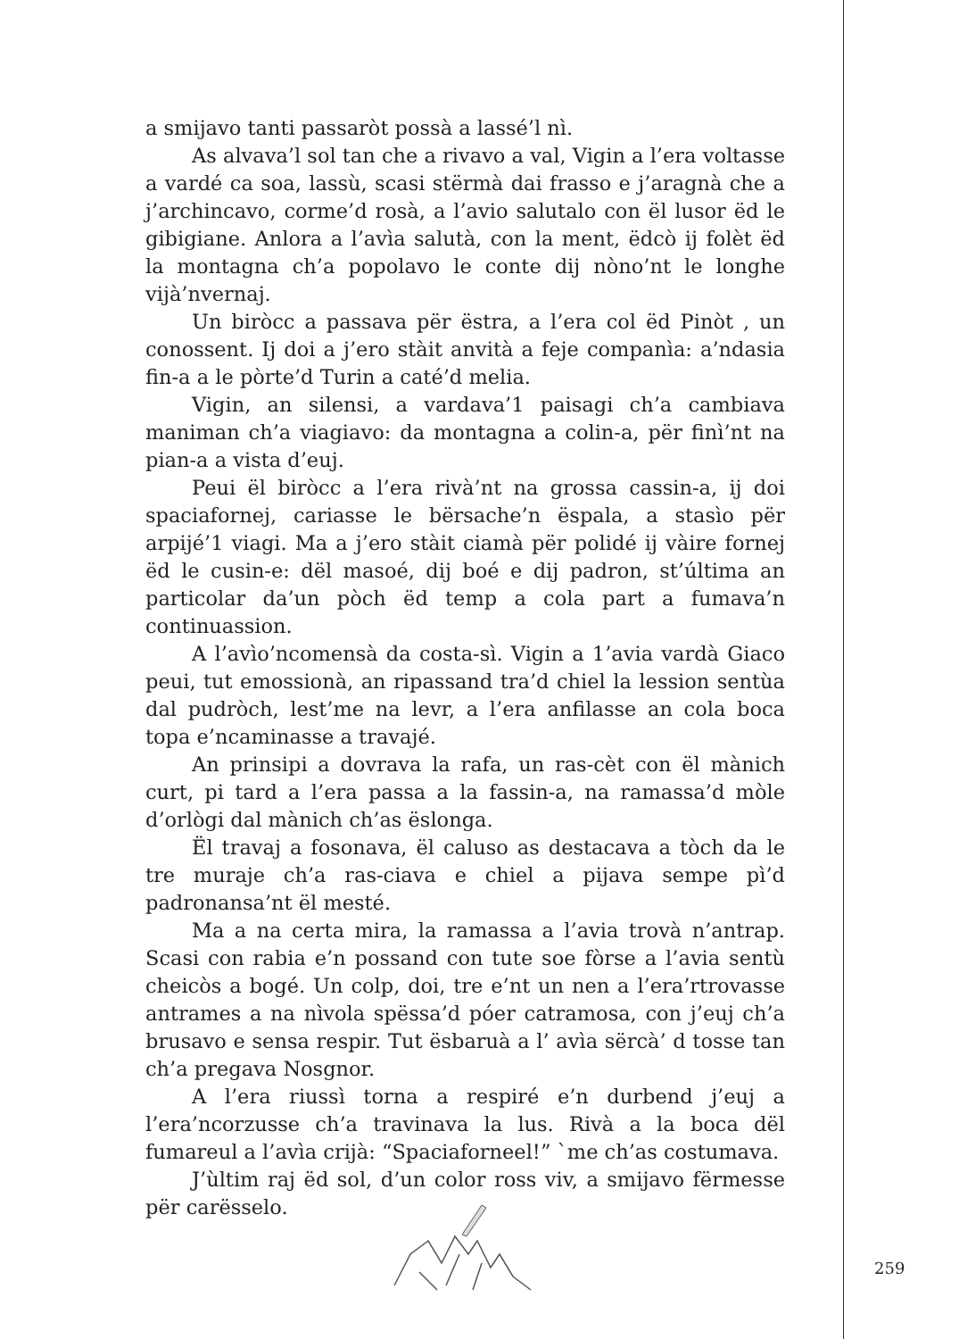a smijavo tanti passaròt possà a lassé’l nì.
As alvava’l sol tan che a rivavo a val, Vigin a l’era voltasse a vardé ca soa, lassù, scasi stërmà dai frasso e j’aragnà che a j’archincavo, corme’d rosà, a l’avio salutalo con ël lusor ëd le gibigiane. Anlora a l’avìa salutà, con la ment, ëdcò ij folèt ëd la montagna ch’a popolavo le conte dij nòno’nt le longhe vijà’nvernaj.
Un biròcc a passava për ëstra, a l’era col ëd Pinòt , un conossent. Ij doi a j’ero stàit anvità a feje companìa: a’ndasia fin-a a le pòrte’d Turin a caté’d melia.
Vigin, an silensi, a vardava’1 paisagi ch’a cambiava maniman ch’a viagiavo: da montagna a colin-a, për finì’nt na pian-a a vista d’euj.
Peui ël biròcc a l’era rivà’nt na grossa cassin-a, ij doi spaciafornej, cariasse le bërsache’n ëspala, a stasìo për arpijé’1 viagi. Ma a j’ero stàit ciamà për polidé ij vàire fornej ëd le cusin-e: dël masoé, dij boé e dij padron, st’última an particolar da’un pòch ëd temp a cola part a fumava’n continuassion.
A l’avìo’ncomensà da costa-sì. Vigin a 1’avia vardà Giaco peui, tut emossionà, an ripassand tra’d chiel la lession sentùa dal pudròch, lest’me na levr, a l’era anfilasse an cola boca topa e’ncaminasse a travajé.
An prinsipi a dovrava la rafa, un ras-cèt con ël mànich curt, pi tard a l’era passa a la fassin-a, na ramassa’d mòle d’orlògi dal mànich ch’as ëslonga.
Ël travaj a fosonava, ël caluso as destacava a tòch da le tre muraje ch’a ras-ciava e chiel a pijava sempe pì’d padronansa’nt ël mesté.
Ma a na certa mira, la ramassa a l’avia trovà n’antrap. Scasi con rabia e’n possand con tute soe fòrse a l’avia sentù cheicòs a bogé. Un colp, doi, tre e’nt un nen a l’era’rtrovasse antrames a na nìvola spëssa’d póer catramosa, con j’euj ch’a brusavo e sensa respir. Tut ësbaruà a l’ avìa sërcà’ d tosse tan ch’a pregava Nosgnor.
A l’era riussì torna a respiré e’n durbend j’euj a l’era’ncorzusse ch’a travinava la lus. Rivà a la boca dël fumareul a l’avìa crijà: “Spaciaforneel!” `me ch’as costumava.
J’ùltim raj ëd sol, d’un color ross viv, a smijavo fërmesse për carësselo.
259